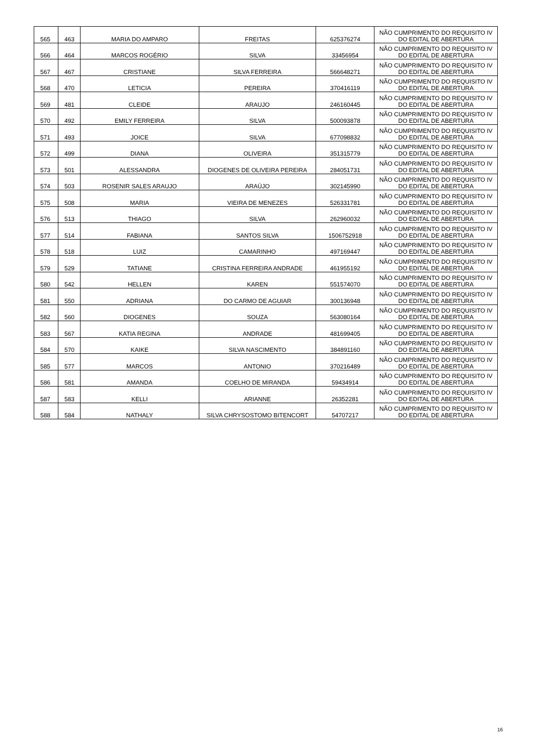| 565 | 463 | MARIA DO AMPARO | FREITAS | 625376274 | NÃO CUMPRIMENTO DO REQUISITO IV DO EDITAL DE ABERTURA |
| 566 | 464 | MARCOS ROGÉRIO | SILVA | 33456954 | NÃO CUMPRIMENTO DO REQUISITO IV DO EDITAL DE ABERTURA |
| 567 | 467 | CRISTIANE | SILVA FERREIRA | 566648271 | NÃO CUMPRIMENTO DO REQUISITO IV DO EDITAL DE ABERTURA |
| 568 | 470 | LETICIA | PEREIRA | 370416119 | NÃO CUMPRIMENTO DO REQUISITO IV DO EDITAL DE ABERTURA |
| 569 | 481 | CLEIDE | ARAUJO | 246160445 | NÃO CUMPRIMENTO DO REQUISITO IV DO EDITAL DE ABERTURA |
| 570 | 492 | EMILY FERREIRA | SILVA | 500093878 | NÃO CUMPRIMENTO DO REQUISITO IV DO EDITAL DE ABERTURA |
| 571 | 493 | JOICE | SILVA | 677098832 | NÃO CUMPRIMENTO DO REQUISITO IV DO EDITAL DE ABERTURA |
| 572 | 499 | DIANA | OLIVEIRA | 351315779 | NÃO CUMPRIMENTO DO REQUISITO IV DO EDITAL DE ABERTURA |
| 573 | 501 | ALESSANDRA | DIOGENES DE OLIVEIRA PEREIRA | 284051731 | NÃO CUMPRIMENTO DO REQUISITO IV DO EDITAL DE ABERTURA |
| 574 | 503 | ROSENIR SALES ARAUJO | ARAÚJO | 302145990 | NÃO CUMPRIMENTO DO REQUISITO IV DO EDITAL DE ABERTURA |
| 575 | 508 | MARIA | VIEIRA DE MENEZES | 526331781 | NÃO CUMPRIMENTO DO REQUISITO IV DO EDITAL DE ABERTURA |
| 576 | 513 | THIAGO | SILVA | 262960032 | NÃO CUMPRIMENTO DO REQUISITO IV DO EDITAL DE ABERTURA |
| 577 | 514 | FABIANA | SANTOS SILVA | 1506752918 | NÃO CUMPRIMENTO DO REQUISITO IV DO EDITAL DE ABERTURA |
| 578 | 518 | LUIZ | CAMARINHO | 497169447 | NÃO CUMPRIMENTO DO REQUISITO IV DO EDITAL DE ABERTURA |
| 579 | 529 | TATIANE | CRISTINA FERREIRA ANDRADE | 461955192 | NÃO CUMPRIMENTO DO REQUISITO IV DO EDITAL DE ABERTURA |
| 580 | 542 | HELLEN | KAREN | 551574070 | NÃO CUMPRIMENTO DO REQUISITO IV DO EDITAL DE ABERTURA |
| 581 | 550 | ADRIANA | DO CARMO DE AGUIAR | 300136948 | NÃO CUMPRIMENTO DO REQUISITO IV DO EDITAL DE ABERTURA |
| 582 | 560 | DIOGENES | SOUZA | 563080164 | NÃO CUMPRIMENTO DO REQUISITO IV DO EDITAL DE ABERTURA |
| 583 | 567 | KATIA REGINA | ANDRADE | 481699405 | NÃO CUMPRIMENTO DO REQUISITO IV DO EDITAL DE ABERTURA |
| 584 | 570 | KAIKE | SILVA NASCIMENTO | 384891160 | NÃO CUMPRIMENTO DO REQUISITO IV DO EDITAL DE ABERTURA |
| 585 | 577 | MARCOS | ANTONIO | 370216489 | NÃO CUMPRIMENTO DO REQUISITO IV DO EDITAL DE ABERTURA |
| 586 | 581 | AMANDA | COELHO DE MIRANDA | 59434914 | NÃO CUMPRIMENTO DO REQUISITO IV DO EDITAL DE ABERTURA |
| 587 | 583 | KELLI | ARIANNE | 26352281 | NÃO CUMPRIMENTO DO REQUISITO IV DO EDITAL DE ABERTURA |
| 588 | 584 | NATHALY | SILVA CHRYSOSTOMO BITENCORT | 54707217 | NÃO CUMPRIMENTO DO REQUISITO IV DO EDITAL DE ABERTURA |
16